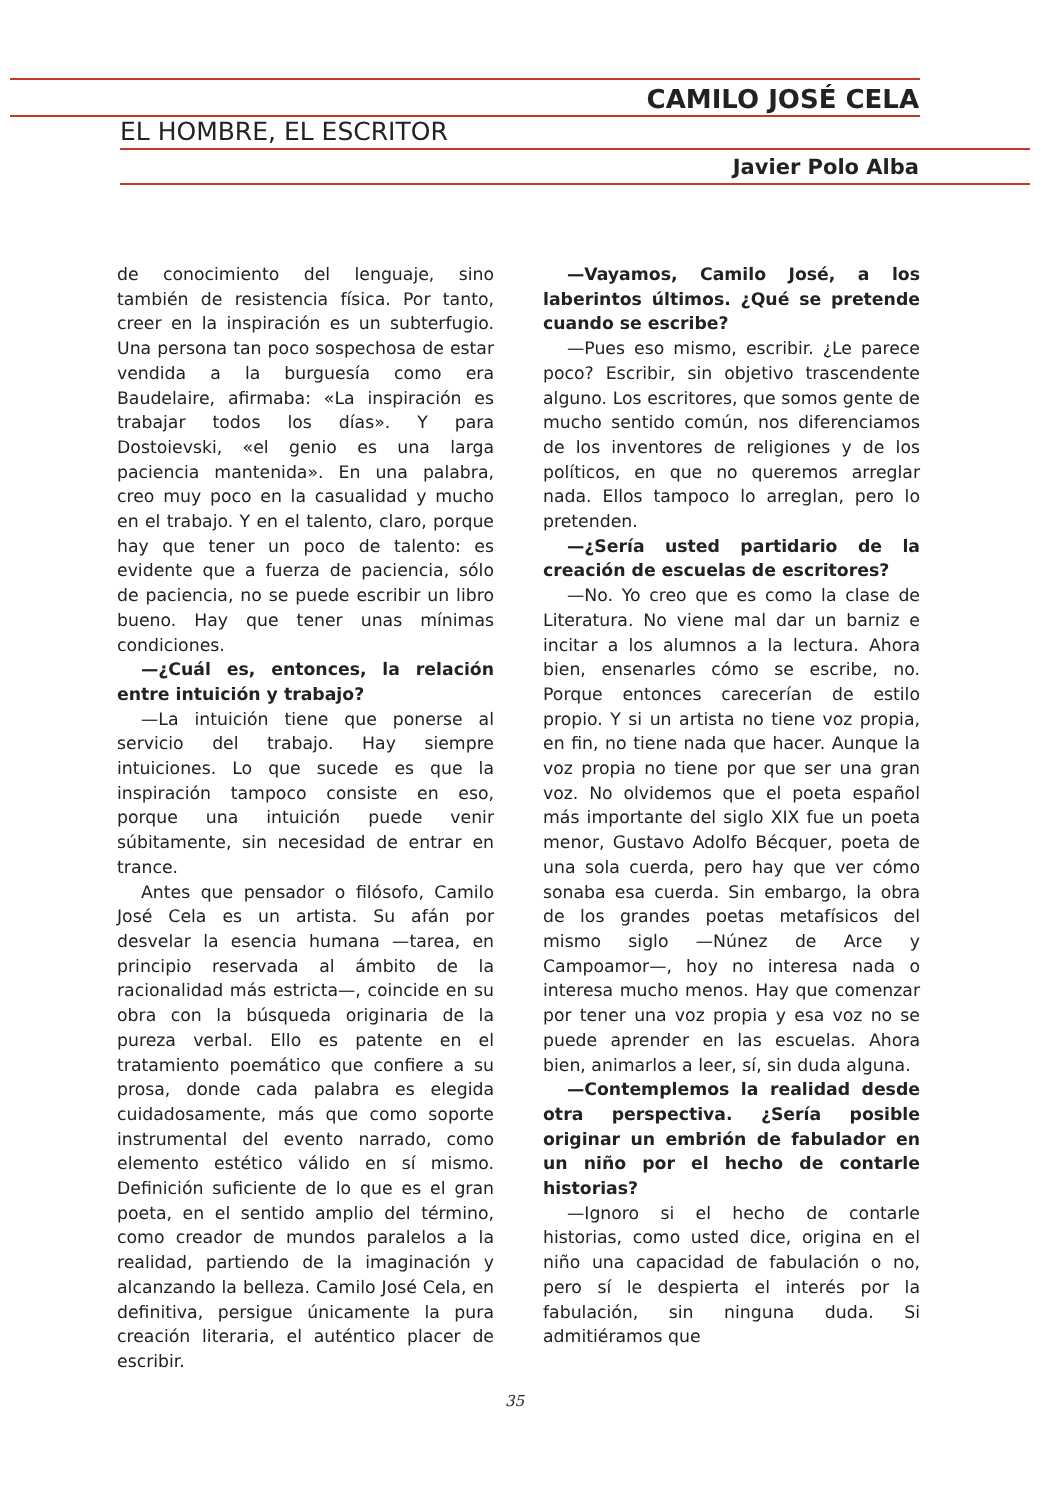CAMILO JOSÉ CELA
EL HOMBRE, EL ESCRITOR
Javier Polo Alba
de conocimiento del lenguaje, sino también de resistencia física. Por tanto, creer en la inspiración es un subterfugio. Una persona tan poco sospechosa de estar vendida a la burguesía como era Baudelaire, afirmaba: «La inspiración es trabajar todos los días». Y para Dostoievski, «el genio es una larga paciencia mantenida». En una palabra, creo muy poco en la casualidad y mucho en el trabajo. Y en el talento, claro, porque hay que tener un poco de talento: es evidente que a fuerza de paciencia, sólo de paciencia, no se puede escribir un libro bueno. Hay que tener unas mínimas condiciones.
—¿Cuál es, entonces, la relación entre intuición y trabajo?
—La intuición tiene que ponerse al servicio del trabajo. Hay siempre intuiciones. Lo que sucede es que la inspiración tampoco consiste en eso, porque una intuición puede venir súbitamente, sin necesidad de entrar en trance.
Antes que pensador o filósofo, Camilo José Cela es un artista. Su afán por desvelar la esencia humana —tarea, en principio reservada al ámbito de la racionalidad más estricta—, coincide en su obra con la búsqueda originaria de la pureza verbal. Ello es patente en el tratamiento poemático que confiere a su prosa, donde cada palabra es elegida cuidadosamente, más que como soporte instrumental del evento narrado, como elemento estético válido en sí mismo. Definición suficiente de lo que es el gran poeta, en el sentido amplio del término, como creador de mundos paralelos a la realidad, partiendo de la imaginación y alcanzando la belleza. Camilo José Cela, en definitiva, persigue únicamente la pura creación literaria, el auténtico placer de escribir.
—Vayamos, Camilo José, a los laberintos últimos. ¿Qué se pretende cuando se escribe?
—Pues eso mismo, escribir. ¿Le parece poco? Escribir, sin objetivo trascendente alguno. Los escritores, que somos gente de mucho sentido común, nos diferenciamos de los inventores de religiones y de los políticos, en que no queremos arreglar nada. Ellos tampoco lo arreglan, pero lo pretenden.
—¿Sería usted partidario de la creación de escuelas de escritores?
—No. Yo creo que es como la clase de Literatura. No viene mal dar un barniz e incitar a los alumnos a la lectura. Ahora bien, ensenarles cómo se escribe, no. Porque entonces carecerían de estilo propio. Y si un artista no tiene voz propia, en fin, no tiene nada que hacer. Aunque la voz propia no tiene por que ser una gran voz. No olvidemos que el poeta español más importante del siglo XIX fue un poeta menor, Gustavo Adolfo Bécquer, poeta de una sola cuerda, pero hay que ver cómo sonaba esa cuerda. Sin embargo, la obra de los grandes poetas metafísicos del mismo siglo —Núnez de Arce y Campoamor—, hoy no interesa nada o interesa mucho menos. Hay que comenzar por tener una voz propia y esa voz no se puede aprender en las escuelas. Ahora bien, animarlos a leer, sí, sin duda alguna.
—Contemplemos la realidad desde otra perspectiva. ¿Sería posible originar un embrión de fabulador en un niño por el hecho de contarle historias?
—Ignoro si el hecho de contarle historias, como usted dice, origina en el niño una capacidad de fabulación o no, pero sí le despierta el interés por la fabulación, sin ninguna duda. Si admitiéramos que
35